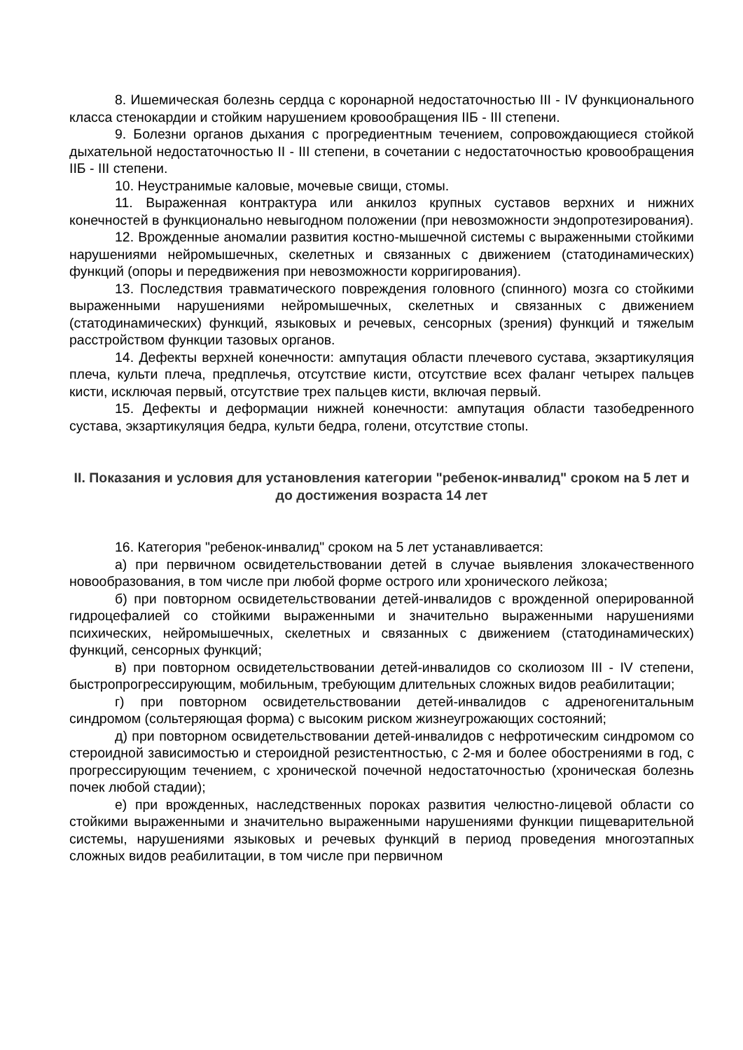8. Ишемическая болезнь сердца с коронарной недостаточностью III - IV функционального класса стенокардии и стойким нарушением кровообращения IIБ - III степени.
9. Болезни органов дыхания с прогредиентным течением, сопровождающиеся стойкой дыхательной недостаточностью II - III степени, в сочетании с недостаточностью кровообращения IIБ - III степени.
10. Неустранимые каловые, мочевые свищи, стомы.
11. Выраженная контрактура или анкилоз крупных суставов верхних и нижних конечностей в функционально невыгодном положении (при невозможности эндопротезирования).
12. Врожденные аномалии развития костно-мышечной системы с выраженными стойкими нарушениями нейромышечных, скелетных и связанных с движением (статодинамических) функций (опоры и передвижения при невозможности корригирования).
13. Последствия травматического повреждения головного (спинного) мозга со стойкими выраженными нарушениями нейромышечных, скелетных и связанных с движением (статодинамических) функций, языковых и речевых, сенсорных (зрения) функций и тяжелым расстройством функции тазовых органов.
14. Дефекты верхней конечности: ампутация области плечевого сустава, экзартикуляция плеча, культи плеча, предплечья, отсутствие кисти, отсутствие всех фаланг четырех пальцев кисти, исключая первый, отсутствие трех пальцев кисти, включая первый.
15. Дефекты и деформации нижней конечности: ампутация области тазобедренного сустава, экзартикуляция бедра, культи бедра, голени, отсутствие стопы.
II. Показания и условия для установления категории "ребенок-инвалид" сроком на 5 лет и до достижения возраста 14 лет
16. Категория "ребенок-инвалид" сроком на 5 лет устанавливается:
а) при первичном освидетельствовании детей в случае выявления злокачественного новообразования, в том числе при любой форме острого или хронического лейкоза;
б) при повторном освидетельствовании детей-инвалидов с врожденной оперированной гидроцефалией со стойкими выраженными и значительно выраженными нарушениями психических, нейромышечных, скелетных и связанных с движением (статодинамических) функций, сенсорных функций;
в) при повторном освидетельствовании детей-инвалидов со сколиозом III - IV степени, быстропрогрессирующим, мобильным, требующим длительных сложных видов реабилитации;
г) при повторном освидетельствовании детей-инвалидов с адреногенитальным синдромом (сольтеряющая форма) с высоким риском жизнеугрожающих состояний;
д) при повторном освидетельствовании детей-инвалидов с нефротическим синдромом со стероидной зависимостью и стероидной резистентностью, с 2-мя и более обострениями в год, с прогрессирующим течением, с хронической почечной недостаточностью (хроническая болезнь почек любой стадии);
е) при врожденных, наследственных пороках развития челюстно-лицевой области со стойкими выраженными и значительно выраженными нарушениями функции пищеварительной системы, нарушениями языковых и речевых функций в период проведения многоэтапных сложных видов реабилитации, в том числе при первичном